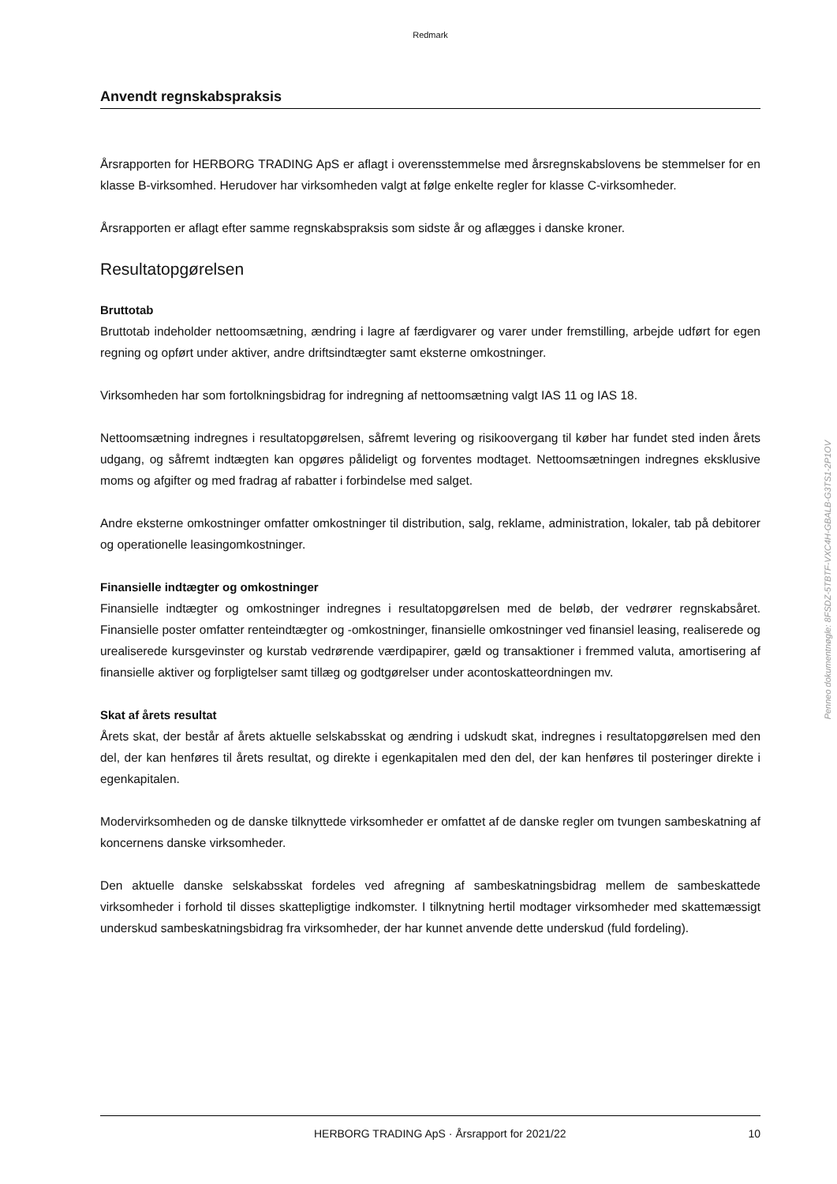Redmark
Anvendt regnskabspraksis
Årsrapporten for HERBORG TRADING ApS er aflagt i overensstemmelse med årsregnskabslovens be stemmelser for en klasse B-virksomhed. Herudover har virksomheden valgt at følge enkelte regler for klasse C-virksomheder.
Årsrapporten er aflagt efter samme regnskabspraksis som sidste år og aflægges i danske kroner.
Resultatopgørelsen
Bruttotab
Bruttotab indeholder nettoomsætning, ændring i lagre af færdigvarer og varer under fremstilling, arbejde udført for egen regning og opført under aktiver, andre driftsindtægter samt eksterne omkostninger.
Virksomheden har som fortolkningsbidrag for indregning af nettoomsætning valgt IAS 11 og IAS 18.
Nettoomsætning indregnes i resultatopgørelsen, såfremt levering og risikoovergang til køber har fundet sted inden årets udgang, og såfremt indtægten kan opgøres pålideligt og forventes modtaget. Nettoomsætningen indregnes eksklusive moms og afgifter og med fradrag af rabatter i forbindelse med salget.
Andre eksterne omkostninger omfatter omkostninger til distribution, salg, reklame, administration, lokaler, tab på debitorer og operationelle leasingomkostninger.
Finansielle indtægter og omkostninger
Finansielle indtægter og omkostninger indregnes i resultatopgørelsen med de beløb, der vedrører regnskabsåret. Finansielle poster omfatter renteindtægter og -omkostninger, finansielle omkostninger ved finansiel leasing, realiserede og urealiserede kursgevinster og kurstab vedrørende værdipapirer, gæld og transaktioner i fremmed valuta, amortisering af finansielle aktiver og forpligtelser samt tillæg og godtgørelser under acontoskatteordningen mv.
Skat af årets resultat
Årets skat, der består af årets aktuelle selskabsskat og ændring i udskudt skat, indregnes i resultatopgørelsen med den del, der kan henføres til årets resultat, og direkte i egenkapitalen med den del, der kan henføres til posteringer direkte i egenkapitalen.
Modervirksomheden og de danske tilknyttede virksomheder er omfattet af de danske regler om tvungen sambeskatning af koncernens danske virksomheder.
Den aktuelle danske selskabsskat fordeles ved afregning af sambeskatningsbidrag mellem de sambeskattede virksomheder i forhold til disses skattepligtige indkomster. I tilknytning hertil modtager virksomheder med skattemæssigt underskud sambeskatningsbidrag fra virksomheder, der har kunnet anvende dette underskud (fuld fordeling).
Penneo dokumentnøgle: 8FSDZ-5TBTF-VXC4H-GBALB-G3TS1-2P1OV
HERBORG TRADING ApS · Årsrapport for 2021/22 10